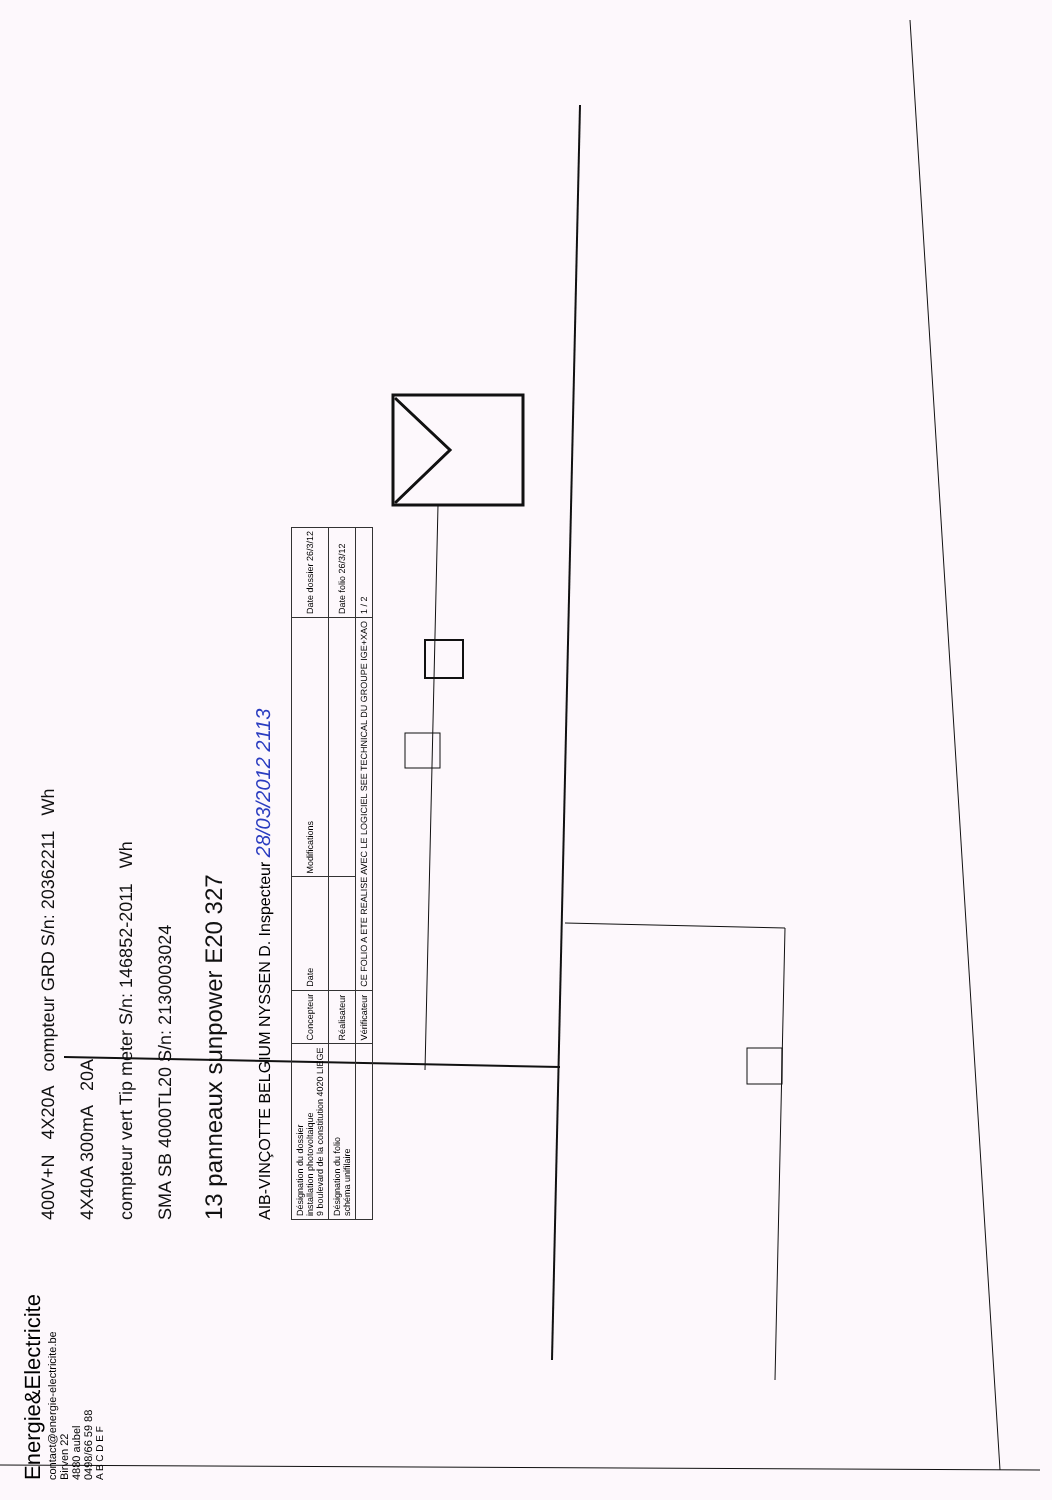Energie&Electricite
contact@energie-electricite.be
Birven 22
4880 aubel
0498/66 59 88
A B C D E F
400V+N 4X20A compteur GRD S/n: 20362211 Wh
4X40A 300mA 20A
compteur vert Tip meter S/n: 146852-2011 Wh
SMA SB 4000TL20 S/n: 2130003024
13 panneaux sunpower E20 327
AIB-VINÇOTTE BELGIUM NYSSEN D. Inspecteur 28/03/2012 2113
| Désignation du dossier installation photovoltaique 9 boulevard de la constitution 4020 LIEGE | Concepteur | Date | Modifications | Date dossier 26/3/12 |
| Désignation du folio schéma unifilaire | Réalisateur | | | Date folio 26/3/12 |
| | Vérificateur | CE FOLIO A ETE REALISE AVEC LE LOGICIEL SEE TECHNICAL DU GROUPE IGE+XAO | | 1 / 2 |